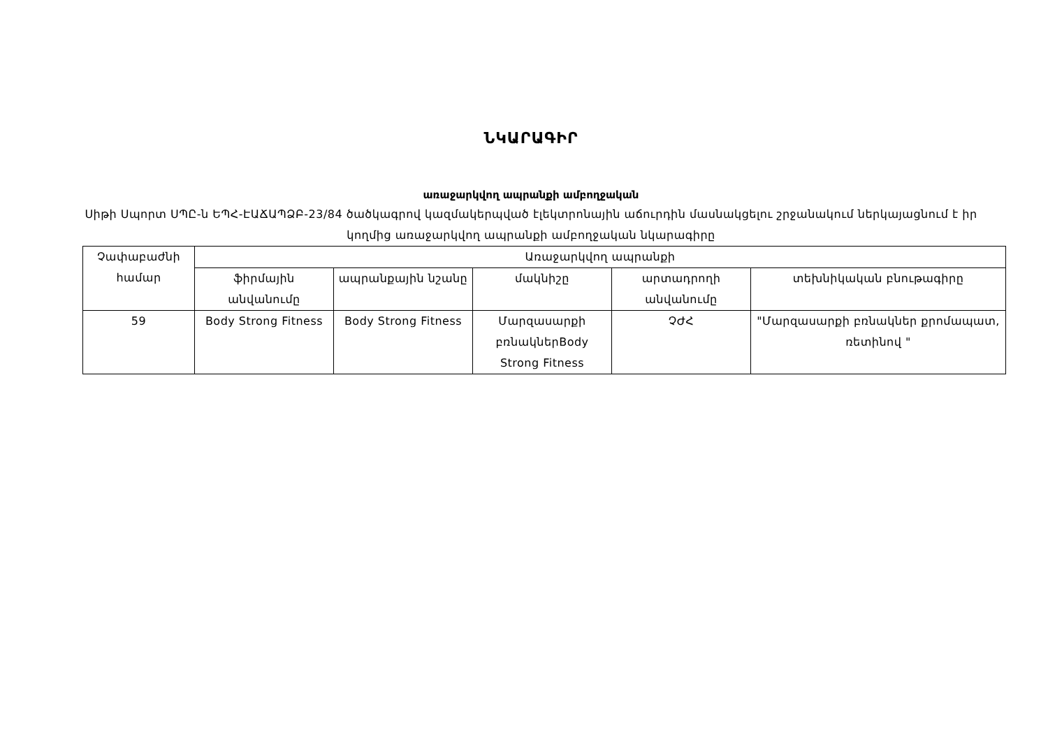ՆԿԱՐԱԳԻՐ
առաջարկվող ապրանքի ամբողջական
Սիթի Սպորտ ՍՊԸ-ն ԵՊՀ-ԷԱՃԱՊՁԲ-23/84 ծածկագրով կազմակերպված էլեկտրոնային աճուրդին մասնակցելու շրջանակում ներկայացնում է իր կողմից առաջարկվող ապրանքի ամբողջական նկարագիրը
| Չափաբաժնի համար | Առաջարկվող ապրանքի | | | | |
| --- | --- | --- | --- | --- | --- |
| | ֆիրմային անվանումը | ապրանքային նշանը | մակնիշը | արտադրողի անվանումը | տեխնիկական բնութագիրը |
| 59 | Body Strong Fitness | Body Strong Fitness | Մարզասարքի բռնակներBody Strong Fitness | ՉԺՀ | "Մարզասարքի բռնակներ քրոմապատ, ռետինով " |